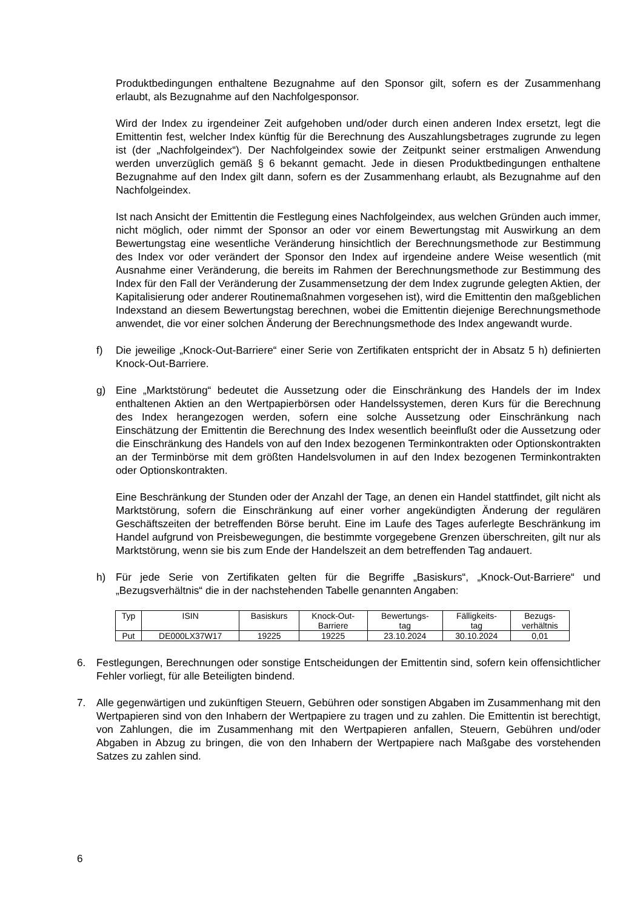Produktbedingungen enthaltene Bezugnahme auf den Sponsor gilt, sofern es der Zusammenhang erlaubt, als Bezugnahme auf den Nachfolgesponsor.
Wird der Index zu irgendeiner Zeit aufgehoben und/oder durch einen anderen Index ersetzt, legt die Emittentin fest, welcher Index künftig für die Berechnung des Auszahlungsbetrages zugrunde zu legen ist (der „Nachfolgeindex“). Der Nachfolgeindex sowie der Zeitpunkt seiner erstmaligen Anwendung werden unverzüglich gemäß § 6 bekannt gemacht. Jede in diesen Produktbedingungen enthaltene Bezugnahme auf den Index gilt dann, sofern es der Zusammenhang erlaubt, als Bezugnahme auf den Nachfolgeindex.
Ist nach Ansicht der Emittentin die Festlegung eines Nachfolgeindex, aus welchen Gründen auch immer, nicht möglich, oder nimmt der Sponsor an oder vor einem Bewertungstag mit Auswirkung an dem Bewertungstag eine wesentliche Veränderung hinsichtlich der Berechnungsmethode zur Bestimmung des Index vor oder verändert der Sponsor den Index auf irgendeine andere Weise wesentlich (mit Ausnahme einer Veränderung, die bereits im Rahmen der Berechnungsmethode zur Bestimmung des Index für den Fall der Veränderung der Zusammensetzung der dem Index zugrunde gelegten Aktien, der Kapitalisierung oder anderer Routinemaßnahmen vorgesehen ist), wird die Emittentin den maßgeblichen Indexstand an diesem Bewertungstag berechnen, wobei die Emittentin diejenige Berechnungsmethode anwendet, die vor einer solchen Änderung der Berechnungsmethode des Index angewandt wurde.
f) Die jeweilige „Knock-Out-Barriere“ einer Serie von Zertifikaten entspricht der in Absatz 5 h) definierten Knock-Out-Barriere.
g) Eine „Marktstörung“ bedeutet die Aussetzung oder die Einschränkung des Handels der im Index enthaltenen Aktien an den Wertpapierbörsen oder Handelssystemen, deren Kurs für die Berechnung des Index herangezogen werden, sofern eine solche Aussetzung oder Einschränkung nach Einschätzung der Emittentin die Berechnung des Index wesentlich beeinflußt oder die Aussetzung oder die Einschränkung des Handels von auf den Index bezogenen Terminkontrakten oder Optionskontrakten an der Terminbörse mit dem größten Handelsvolumen in auf den Index bezogenen Terminkontrakten oder Optionskontrakten.
Eine Beschränkung der Stunden oder der Anzahl der Tage, an denen ein Handel stattfindet, gilt nicht als Marktstörung, sofern die Einschränkung auf einer vorher angekündigten Änderung der regulären Geschäftszeiten der betreffenden Börse beruht. Eine im Laufe des Tages auferlegte Beschränkung im Handel aufgrund von Preisbewegungen, die bestimmte vorgegebene Grenzen überschreiten, gilt nur als Marktstörung, wenn sie bis zum Ende der Handelszeit an dem betreffenden Tag andauert.
h) Für jede Serie von Zertifikaten gelten für die Begriffe „Basiskurs“, „Knock-Out-Barriere“ und „Bezugsverhältnis“ die in der nachstehenden Tabelle genannten Angaben:
| Typ | ISIN | Basiskurs | Knock-Out- Barriere | Bewertungs- tag | Fälligkeits- tag | Bezugs- verhältnis |
| --- | --- | --- | --- | --- | --- | --- |
| Put | DE000LX37W17 | 19225 | 19225 | 23.10.2024 | 30.10.2024 | 0,01 |
6. Festlegungen, Berechnungen oder sonstige Entscheidungen der Emittentin sind, sofern kein offensichtlicher Fehler vorliegt, für alle Beteiligten bindend.
7. Alle gegenwärtigen und zukünftigen Steuern, Gebühren oder sonstigen Abgaben im Zusammenhang mit den Wertpapieren sind von den Inhabern der Wertpapiere zu tragen und zu zahlen. Die Emittentin ist berechtigt, von Zahlungen, die im Zusammenhang mit den Wertpapieren anfallen, Steuern, Gebühren und/oder Abgaben in Abzug zu bringen, die von den Inhabern der Wertpapiere nach Maßgabe des vorstehenden Satzes zu zahlen sind.
6